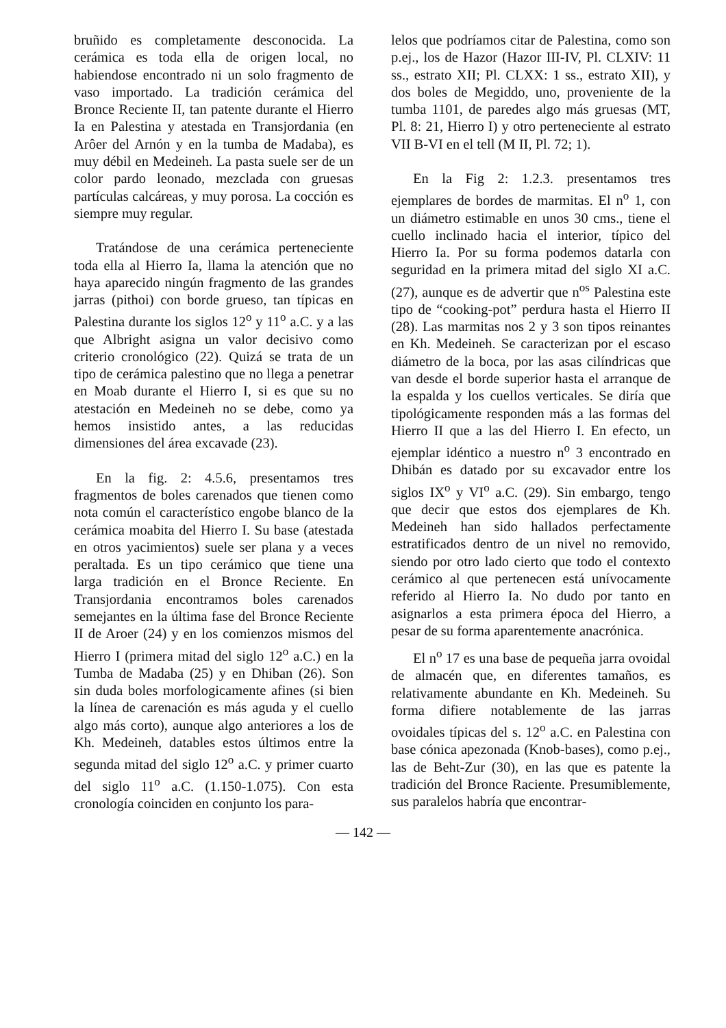bruñido es completamente desconocida. La cerámica es toda ella de origen local, no habiendose encontrado ni un solo fragmento de vaso importado. La tradición cerámica del Bronce Reciente II, tan patente durante el Hierro Ia en Palestina y atestada en Transjordania (en Arôer del Arnón y en la tumba de Madaba), es muy débil en Medeineh. La pasta suele ser de un color pardo leonado, mezclada con gruesas partículas calcáreas, y muy porosa. La cocción es siempre muy regular.
Tratándose de una cerámica perteneciente toda ella al Hierro Ia, llama la atención que no haya aparecido ningún fragmento de las grandes jarras (pithoi) con borde grueso, tan típicas en Palestina durante los siglos 12<sup>o</sup> y 11<sup>o</sup> a.C. y a las que Albright asigna un valor decisivo como criterio cronológico (22). Quizá se trata de un tipo de cerámica palestino que no llega a penetrar en Moab durante el Hierro I, si es que su no atestación en Medeineh no se debe, como ya hemos insistido antes, a las reducidas dimensiones del área excavade (23).
En la fig. 2: 4.5.6, presentamos tres fragmentos de boles carenados que tienen como nota común el característico engobe blanco de la cerámica moabita del Hierro I. Su base (atestada en otros yacimientos) suele ser plana y a veces peraltada. Es un tipo cerámico que tiene una larga tradición en el Bronce Reciente. En Transjordania encontramos boles carenados semejantes en la última fase del Bronce Reciente II de Aroer (24) y en los comienzos mismos del Hierro I (primera mitad del siglo 12<sup>o</sup> a.C.) en la Tumba de Madaba (25) y en Dhiban (26). Son sin duda boles morfologicamente afines (si bien la línea de carenación es más aguda y el cuello algo más corto), aunque algo anteriores a los de Kh. Medeineh, datables estos últimos entre la segunda mitad del siglo 12<sup>o</sup> a.C. y primer cuarto del siglo 11<sup>o</sup> a.C. (1.150-1.075). Con esta cronología coinciden en conjunto los para-
lelos que podríamos citar de Palestina, como son p.ej., los de Hazor (Hazor III-IV, Pl. CLXIV: 11 ss., estrato XII; Pl. CLXX: 1 ss., estrato XII), y dos boles de Megiddo, uno, proveniente de la tumba 1101, de paredes algo más gruesas (MT, Pl. 8: 21, Hierro I) y otro perteneciente al estrato VII B-VI en el tell (M II, Pl. 72; 1).
En la Fig 2: 1.2.3. presentamos tres ejemplares de bordes de marmitas. El n<sup>o</sup> 1, con un diámetro estimable en unos 30 cms., tiene el cuello inclinado hacia el interior, típico del Hierro Ia. Por su forma podemos datarla con seguridad en la primera mitad del siglo XI a.C. (27), aunque es de advertir que n<sup>os</sup> Palestina este tipo de “cooking-pot” perdura hasta el Hierro II (28). Las marmitas nos 2 y 3 son tipos reinantes en Kh. Medeineh. Se caracterizan por el escaso diámetro de la boca, por las asas cilíndricas que van desde el borde superior hasta el arranque de la espalda y los cuellos verticales. Se diría que tipológicamente responden más a las formas del Hierro II que a las del Hierro I. En efecto, un ejemplar idéntico a nuestro n<sup>o</sup> 3 encontrado en Dhibán es datado por su excavador entre los siglos IX<sup>o</sup> y VI<sup>o</sup> a.C. (29). Sin embargo, tengo que decir que estos dos ejemplares de Kh. Medeineh han sido hallados perfectamente estratificados dentro de un nivel no removido, siendo por otro lado cierto que todo el contexto cerámico al que pertenecen está unívocamente referido al Hierro Ia. No dudo por tanto en asignarlos a esta primera época del Hierro, a pesar de su forma aparentemente anacrónica.
El n<sup>o</sup> 17 es una base de pequeña jarra ovoidal de almacén que, en diferentes tamaños, es relativamente abundante en Kh. Medeineh. Su forma difiere notablemente de las jarras ovoidales típicas del s. 12<sup>o</sup> a.C. en Palestina con base cónica apezonada (Knob-bases), como p.ej., las de Beht-Zur (30), en las que es patente la tradición del Bronce Raciente. Presumiblemente, sus paralelos habría que encontrar-
— 142 —